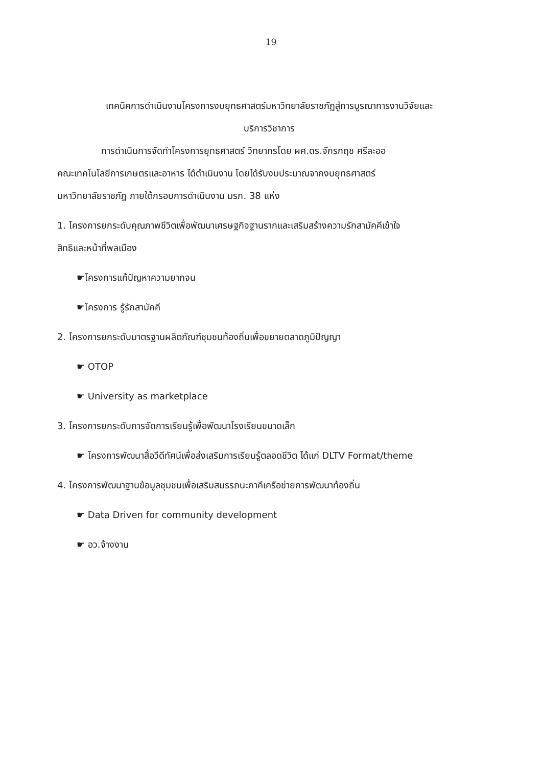19
เทคนิคการดำเนินงานโครงการงบยุทธศาสตร์มหาวิทยาลัยราชภัฏสู่การบูรณาการงานวิจัยและ
บริการวิชาการ
การดำเนินการจัดทำโครงการยุทธศาสตร์ วิทยากรโดย ผศ.ดร.จักรกฤช ศรีละออ
คณะเทคโนโลยีการเกษตรและอาหาร ได้ดำเนินงาน โดยได้รับงบประมาณจากงบยุทธศาสตร์
มหาวิทยาลัยราชภัฏ ภายใต้กรอบการดำเนินงาน มรภ. 38 แห่ง
1. โครงการยกระดับคุณภาพชีวิตเพื่อพัฒนาเศรษฐกิจฐานรากและเสริมสร้างความรักสามัคคีเข้าใจ
สิทธิและหน้าที่พลเมือง
☛โครงการแก้ปัญหาความยากจน
☛โครงการ รู้รักสามัคคี
2. โครงการยกระดับมาตรฐานผลิตภัณฑ์ชุมชนท้องถิ่นเพื่อขยายตลาดภูมิปัญญา
☛ OTOP
☛ University as marketplace
3. โครงการยกระดับการจัดการเรียนรู้เพื่อพัฒนาโรงเรียนขนาดเล็ก
☛ โครงการพัฒนาสื่อวีดีทัศน์เพื่อส่งเสริมการเรียนรู้ตลอดชีวิต ได้แก่ DLTV Format/theme
4. โครงการพัฒนาฐานข้อมูลชุมชนเพื่อเสริมสมรรถนะภาคีเครือข่ายการพัฒนาท้องถิ่น
☛ Data Driven for community development
☛ อว.จ้างงาน